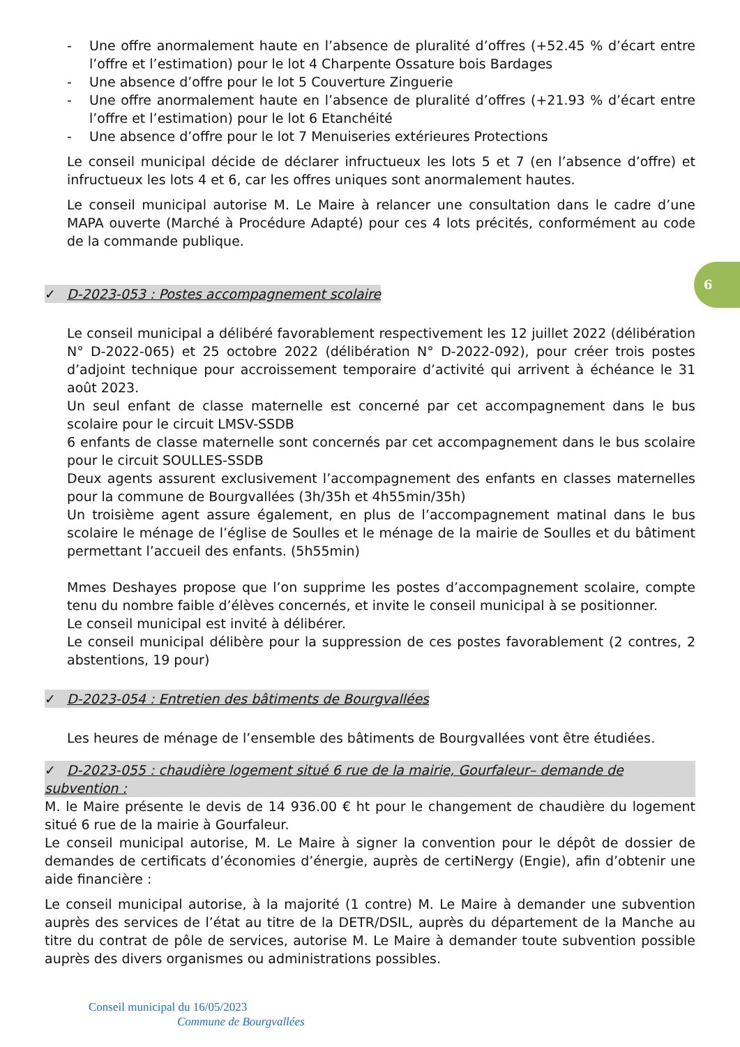- Une offre anormalement haute en l’absence de pluralité d’offres (+52.45 % d’écart entre l’offre et l’estimation) pour le lot 4 Charpente Ossature bois Bardages
- Une absence d’offre pour le lot 5 Couverture Zinguerie
- Une offre anormalement haute en l’absence de pluralité d’offres (+21.93 % d’écart entre l’offre et l’estimation) pour le lot 6 Etanchéité
- Une absence d’offre pour le lot 7 Menuiseries extérieures Protections
Le conseil municipal décide de déclarer infructueux les lots 5 et 7 (en l’absence d’offre) et infructueux les lots 4 et 6, car les offres uniques sont anormalement hautes.
Le conseil municipal autorise M. Le Maire à relancer une consultation dans le cadre d’une MAPA ouverte (Marché à Procédure Adapté) pour ces 4 lots précités, conformément au code de la commande publique.
✓ D-2023-053 : Postes accompagnement scolaire
Le conseil municipal a délibéré favorablement respectivement les 12 juillet 2022 (délibération N° D-2022-065) et 25 octobre 2022 (délibération N° D-2022-092), pour créer trois postes d’adjoint technique pour accroissement temporaire d’activité qui arrivent à échéance le 31 août 2023.
Un seul enfant de classe maternelle est concerné par cet accompagnement dans le bus scolaire pour le circuit LMSV-SSDB
6 enfants de classe maternelle sont concernés par cet accompagnement dans le bus scolaire pour le circuit SOULLES-SSDB
Deux agents assurent exclusivement l’accompagnement des enfants en classes maternelles pour la commune de Bourgvallées (3h/35h et 4h55min/35h)
Un troisième agent assure également, en plus de l’accompagnement matinal dans le bus scolaire le ménage de l’église de Soulles et le ménage de la mairie de Soulles et du bâtiment permettant l’accueil des enfants. (5h55min)
Mmes Deshayes propose que l’on supprime les postes d’accompagnement scolaire, compte tenu du nombre faible d’élèves concernés, et invite le conseil municipal à se positionner.
Le conseil municipal est invité à délibérer.
Le conseil municipal délibère pour la suppression de ces postes favorablement (2 contres, 2 abstentions, 19 pour)
✓ D-2023-054 : Entretien des bâtiments de Bourgvallées
Les heures de ménage de l’ensemble des bâtiments de Bourgvallées vont être étudiées.
✓ D-2023-055 : chaudière logement situé 6 rue de la mairie, Gourfaleur– demande de subvention :
M. le Maire présente le devis de 14 936.00 € ht pour le changement de chaudière du logement situé 6 rue de la mairie à Gourfaleur.
Le conseil municipal autorise, M. Le Maire à signer la convention pour le dépôt de dossier de demandes de certificats d’économies d’énergie, auprès de certiNergy (Engie), afin d’obtenir une aide financière :
Le conseil municipal autorise, à la majorité (1 contre) M. Le Maire à demander une subvention auprès des services de l’état au titre de la DETR/DSIL, auprès du département de la Manche au titre du contrat de pôle de services, autorise M. Le Maire à demander toute subvention possible auprès des divers organismes ou administrations possibles.
6
Conseil municipal du 16/05/2023
Commune de Bourgvallées